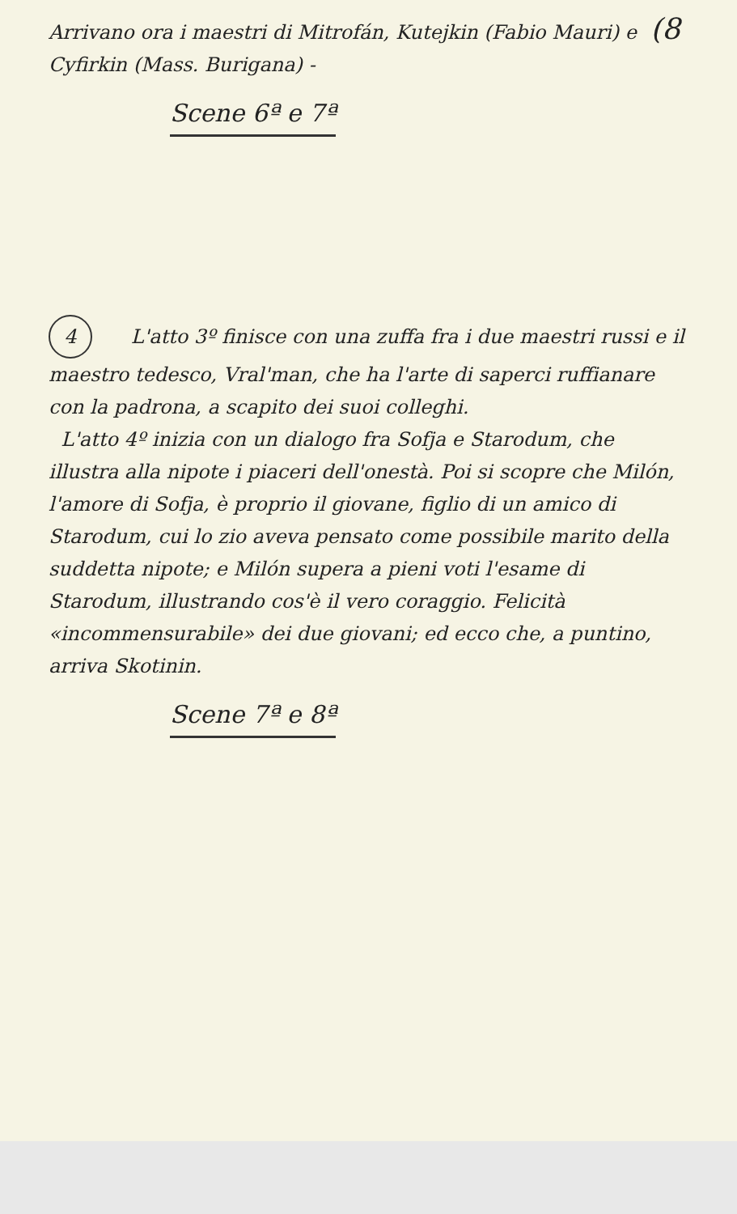(8
Arrivano ora i maestri di Mitrofán, Kutejkin (Fabio Mauri) e Cyfirkin (Mass. Burigana) -
Scene 6ª e 7ª
4 L'atto 3º finisce con una zuffa fra i due maestri russi e il maestro tedesco, Vral'man, che ha l'arte di saperci ruffianare con la padrona, a scapito dei suoi colleghi.
L'atto 4º inizia con un dialogo fra Sofja e Starodum, che illustra alla nipote i piaceri dell'onestà. Poi si scopre che Milón, l'amore di Sofja, è proprio il giovane, figlio di un amico di Starodum, cui lo zio aveva pensato come possibile marito della suddetta nipote; e Milón supera a pieni voti l'esame di Starodum, illustrando cos'è il vero coraggio. Felicità «incommensurabile» dei due giovani; ed ecco che, a puntino, arriva Skotinin.
Scene 7ª e 8ª